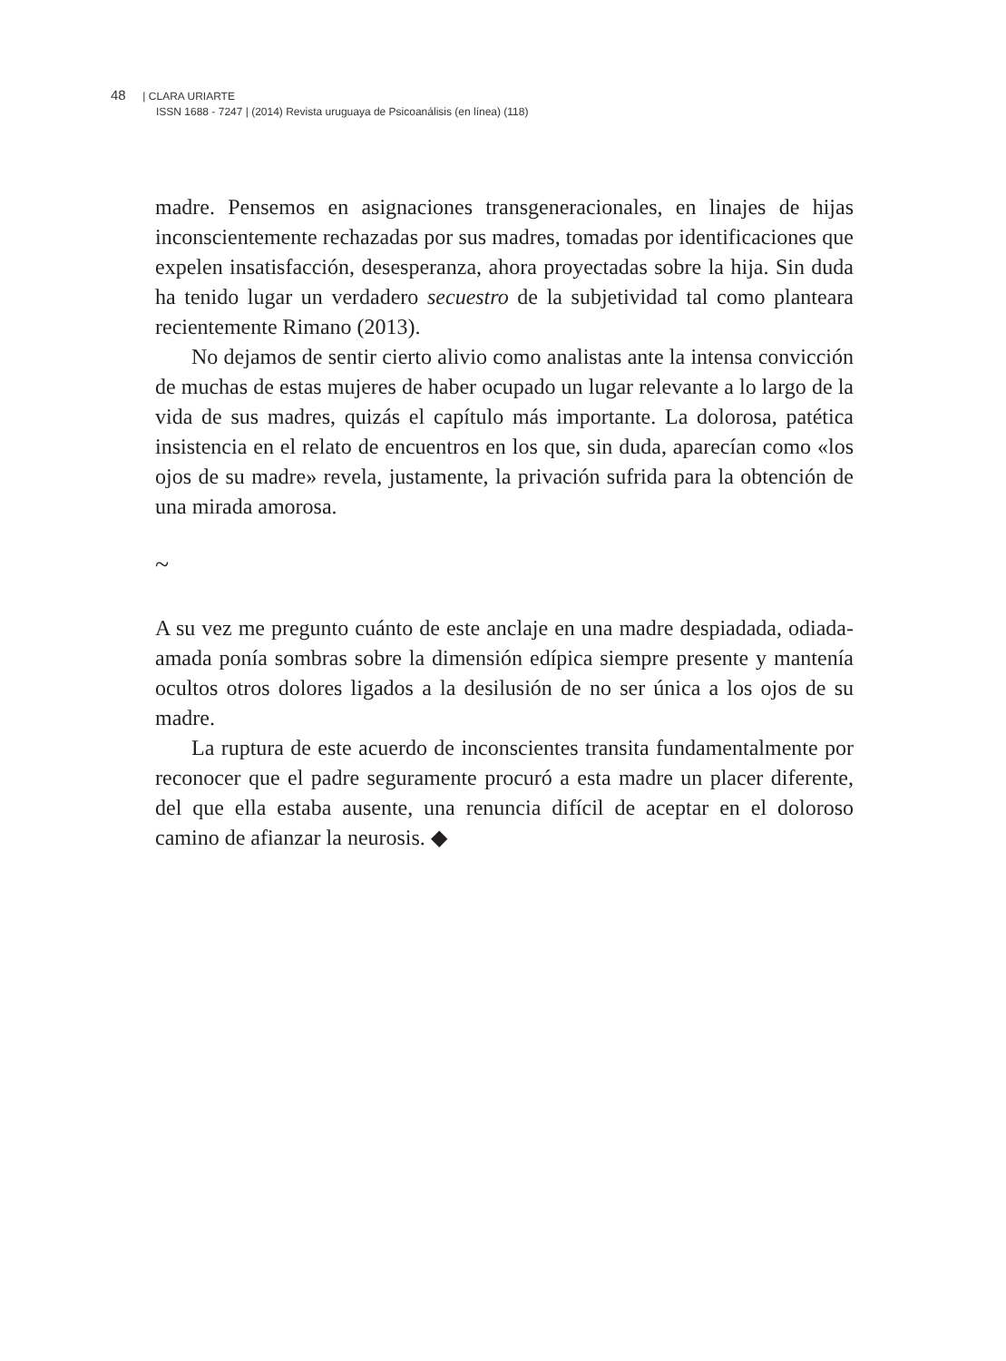48 | CLARA URIARTE
ISSN 1688 - 7247 | (2014) Revista uruguaya de Psicoanálisis (en línea) (118)
madre. Pensemos en asignaciones transgeneracionales, en linajes de hijas inconscientemente rechazadas por sus madres, tomadas por identificaciones que expelen insatisfacción, desesperanza, ahora proyectadas sobre la hija. Sin duda ha tenido lugar un verdadero secuestro de la subjetividad tal como planteara recientemente Rimano (2013).
No dejamos de sentir cierto alivio como analistas ante la intensa convicción de muchas de estas mujeres de haber ocupado un lugar relevante a lo largo de la vida de sus madres, quizás el capítulo más importante. La dolorosa, patética insistencia en el relato de encuentros en los que, sin duda, aparecían como «los ojos de su madre» revela, justamente, la privación sufrida para la obtención de una mirada amorosa.
~
A su vez me pregunto cuánto de este anclaje en una madre despiadada, odiada-amada ponía sombras sobre la dimensión edípica siempre presente y mantenía ocultos otros dolores ligados a la desilusión de no ser única a los ojos de su madre.
La ruptura de este acuerdo de inconscientes transita fundamentalmente por reconocer que el padre seguramente procuró a esta madre un placer diferente, del que ella estaba ausente, una renuncia difícil de aceptar en el doloroso camino de afianzar la neurosis. ◆